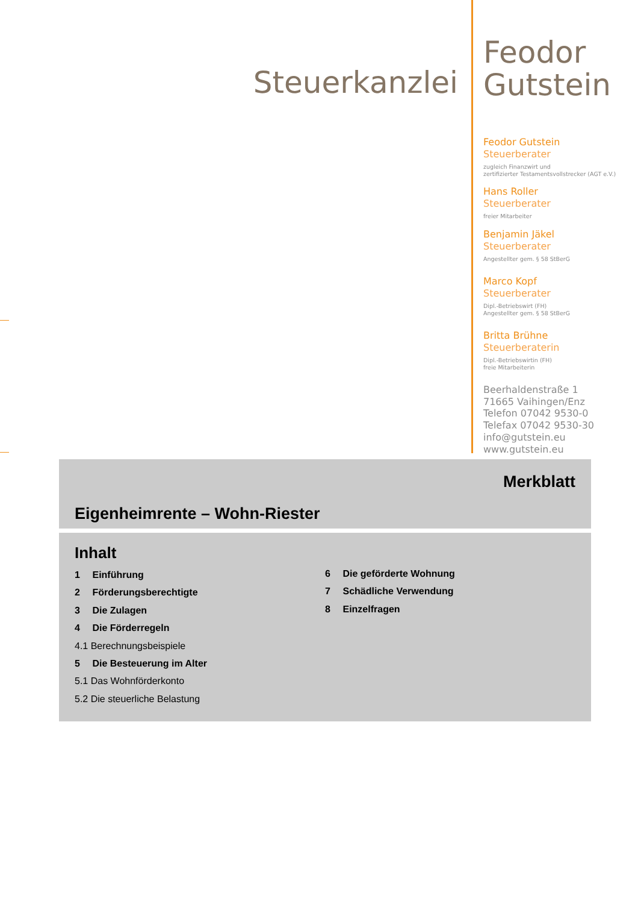Steuerkanzlei
Feodor
Gutstein
Feodor Gutstein
Steuerberater
zugleich Finanzwirt und
zertifizierter Testamentsvollstrecker (AGT e.V.)
Hans Roller
Steuerberater
freier Mitarbeiter
Benjamin Jäkel
Steuerberater
Angestellter gem. § 58 StBerG
Marco Kopf
Steuerberater
Dipl.-Betriebswirt (FH)
Angestellter gem. § 58 StBerG
Britta Brühne
Steuerberaterin
Dipl.-Betriebswirtin (FH)
freie Mitarbeiterin
Beerhaldenstraße 1
71665 Vaihingen/Enz
Telefon 07042 9530-0
Telefax 07042 9530-30
info@gutstein.eu
www.gutstein.eu
Merkblatt
Eigenheimrente – Wohn-Riester
Inhalt
1 Einführung
2 Förderungsberechtigte
3 Die Zulagen
4 Die Förderregeln
4.1 Berechnungsbeispiele
5 Die Besteuerung im Alter
5.1 Das Wohnförderkonto
5.2 Die steuerliche Belastung
6 Die geförderte Wohnung
7 Schädliche Verwendung
8 Einzelfragen